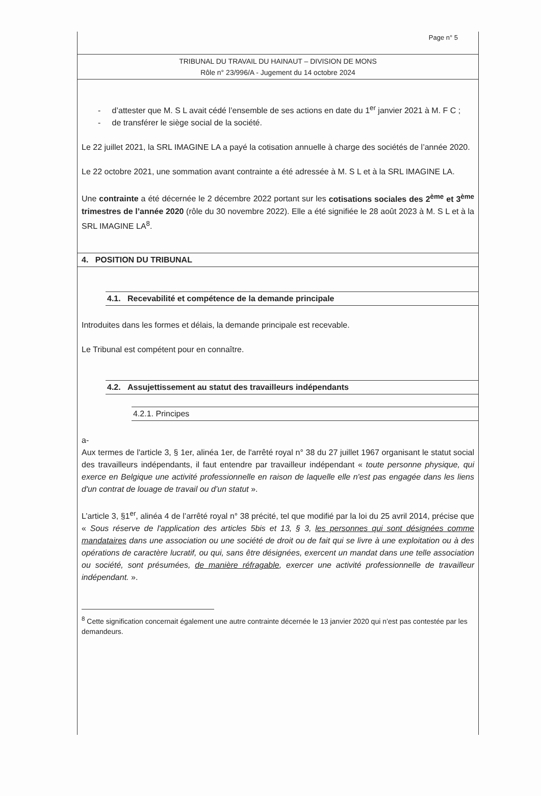Page n° 5
TRIBUNAL DU TRAVAIL DU HAINAUT – DIVISION DE MONS
Rôle n° 23/996/A - Jugement du 14 octobre 2024
- d’attester que M. S L avait cédé l’ensemble de ses actions en date du 1<sup>er</sup> janvier 2021 à M. F C ;
- de transférer le siège social de la société.
Le 22 juillet 2021, la SRL IMAGINE LA a payé la cotisation annuelle à charge des sociétés de l’année 2020.
Le 22 octobre 2021, une sommation avant contrainte a été adressée à M. S L et à la SRL IMAGINE LA.
Une contrainte a été décernée le 2 décembre 2022 portant sur les cotisations sociales des 2<sup>ème</sup> et 3<sup>ème</sup> trimestres de l’année 2020 (rôle du 30 novembre 2022). Elle a été signifiée le 28 août 2023 à M. S L et à la SRL IMAGINE LA<sup>8</sup>.
4. POSITION DU TRIBUNAL
4.1. Recevabilité et compétence de la demande principale
Introduites dans les formes et délais, la demande principale est recevable.
Le Tribunal est compétent pour en connaître.
4.2. Assujettissement au statut des travailleurs indépendants
4.2.1. Principes
a-
Aux termes de l'article 3, § 1er, alinéa 1er, de l'arrêté royal n° 38 du 27 juillet 1967 organisant le statut social des travailleurs indépendants, il faut entendre par travailleur indépendant « toute personne physique, qui exerce en Belgique une activité professionnelle en raison de laquelle elle n'est pas engagée dans les liens d'un contrat de louage de travail ou d’un statut ».
L’article 3, §1<sup>er</sup>, alinéa 4 de l’arrêté royal n° 38 précité, tel que modifié par la loi du 25 avril 2014, précise que « Sous réserve de l'application des articles 5bis et 13, § 3, les personnes qui sont désignées comme mandataires dans une association ou une société de droit ou de fait qui se livre à une exploitation ou à des opérations de caractère lucratif, ou qui, sans être désignées, exercent un mandat dans une telle association ou société, sont présumées, de manière réfragable, exercer une activité professionnelle de travailleur indépendant. ».
<sup>8</sup> Cette signification concernait également une autre contrainte décernée le 13 janvier 2020 qui n’est pas contestée par les demandeurs.